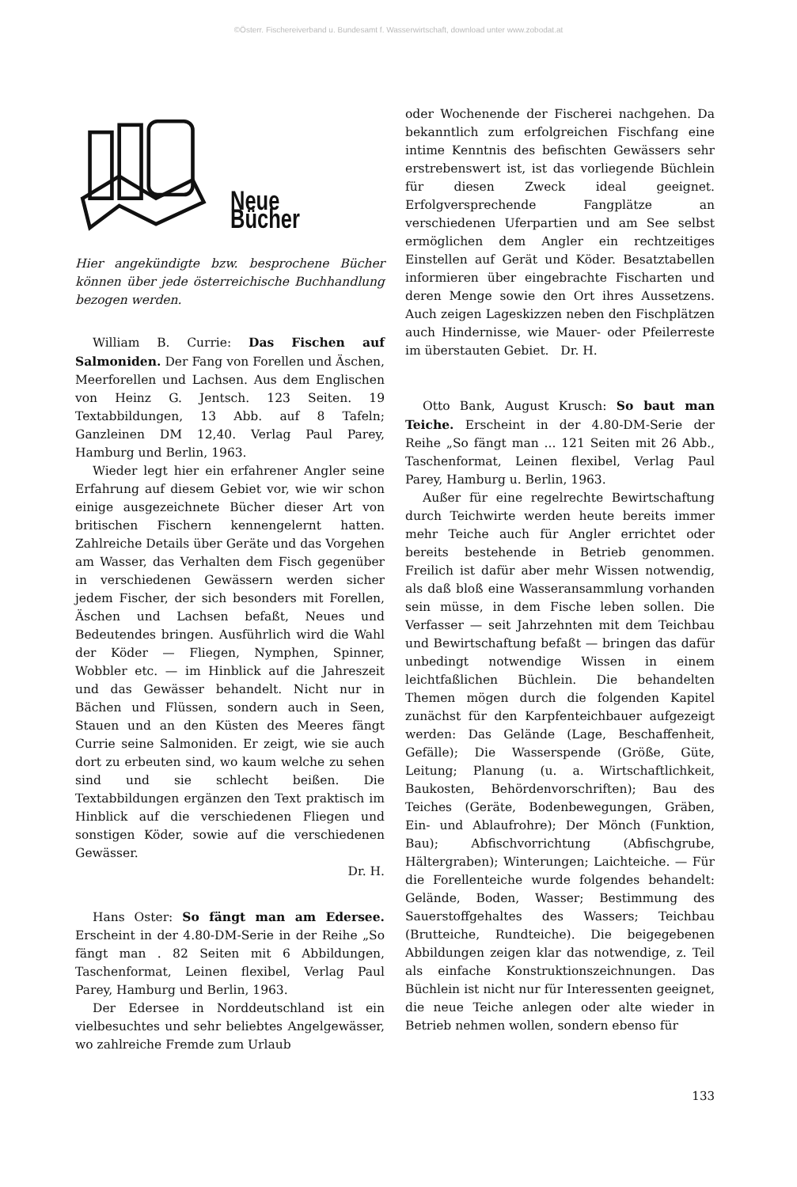©Österr. Fischereiverband u. Bundesamt f. Wasserwirtschaft, download unter www.zobodat.at
Neue Bücher
Hier angekündigte bzw. besprochene Bücher können über jede österreichische Buchhandlung bezogen werden.
William B. Currie: Das Fischen auf Salmoniden. Der Fang von Forellen und Äschen, Meerforellen und Lachsen. Aus dem Englischen von Heinz G. Jentsch. 123 Seiten. 19 Textabbildungen, 13 Abb. auf 8 Tafeln; Ganzleinen DM 12,40. Verlag Paul Parey, Hamburg und Berlin, 1963.
Wieder legt hier ein erfahrener Angler seine Erfahrung auf diesem Gebiet vor, wie wir schon einige ausgezeichnete Bücher dieser Art von britischen Fischern kennengelernt hatten. Zahlreiche Details über Geräte und das Vorgehen am Wasser, das Verhalten dem Fisch gegenüber in verschiedenen Gewässern werden sicher jedem Fischer, der sich besonders mit Forellen, Äschen und Lachsen befaßt, Neues und Bedeutendes bringen. Ausführlich wird die Wahl der Köder — Fliegen, Nymphen, Spinner, Wobbler etc. — im Hinblick auf die Jahreszeit und das Gewässer behandelt. Nicht nur in Bächen und Flüssen, sondern auch in Seen, Stauen und an den Küsten des Meeres fängt Currie seine Salmoniden. Er zeigt, wie sie auch dort zu erbeuten sind, wo kaum welche zu sehen sind und sie schlecht beißen. Die Textabbildungen ergänzen den Text praktisch im Hinblick auf die verschiedenen Fliegen und sonstigen Köder, sowie auf die verschiedenen Gewässer.
Dr. H.
Hans Oster: So fängt man am Edersee. Erscheint in der 4.80-DM-Serie in der Reihe „So fängt man . 82 Seiten mit 6 Abbildungen, Taschenformat, Leinen flexibel, Verlag Paul Parey, Hamburg und Berlin, 1963.
Der Edersee in Norddeutschland ist ein vielbesuchtes und sehr beliebtes Angelgewässer, wo zahlreiche Fremde zum Urlaub
oder Wochenende der Fischerei nachgehen. Da bekanntlich zum erfolgreichen Fischfang eine intime Kenntnis des befischten Gewässers sehr erstrebenswert ist, ist das vorliegende Büchlein für diesen Zweck ideal geeignet. Erfolgversprechende Fangplätze an verschiedenen Uferpartien und am See selbst ermöglichen dem Angler ein rechtzeitiges Einstellen auf Gerät und Köder. Besatztabellen informieren über eingebrachte Fischarten und deren Menge sowie den Ort ihres Aussetzens. Auch zeigen Lageskizzen neben den Fischplätzen auch Hindernisse, wie Mauer- oder Pfeilerreste im überstauten Gebiet. Dr. H.
Otto Bank, August Krusch: So baut man Teiche. Erscheint in der 4.80-DM-Serie der Reihe „So fängt man ... 121 Seiten mit 26 Abb., Taschenformat, Leinen flexibel, Verlag Paul Parey, Hamburg u. Berlin, 1963.
Außer für eine regelrechte Bewirtschaftung durch Teichwirte werden heute bereits immer mehr Teiche auch für Angler errichtet oder bereits bestehende in Betrieb genommen. Freilich ist dafür aber mehr Wissen notwendig, als daß bloß eine Wasseransammlung vorhanden sein müsse, in dem Fische leben sollen. Die Verfasser — seit Jahrzehnten mit dem Teichbau und Bewirtschaftung befaßt — bringen das dafür unbedingt notwendige Wissen in einem leichtfaßlichen Büchlein. Die behandelten Themen mögen durch die folgenden Kapitel zunächst für den Karpfenteichbauer aufgezeigt werden: Das Gelände (Lage, Beschaffenheit, Gefälle); Die Wasserspende (Größe, Güte, Leitung; Planung (u. a. Wirtschaftlichkeit, Baukosten, Behördenvorschriften); Bau des Teiches (Geräte, Bodenbewegungen, Gräben, Ein- und Ablaufrohre); Der Mönch (Funktion, Bau); Abfischvorrichtung (Abfischgrube, Hältergraben); Winterungen; Laichteiche. — Für die Forellenteiche wurde folgendes behandelt: Gelände, Boden, Wasser; Bestimmung des Sauerstoffgehaltes des Wassers; Teichbau (Brutteiche, Rundteiche). Die beigegebenen Abbildungen zeigen klar das notwendige, z. Teil als einfache Konstruktionszeichnungen. Das Büchlein ist nicht nur für Interessenten geeignet, die neue Teiche anlegen oder alte wieder in Betrieb nehmen wollen, sondern ebenso für
133